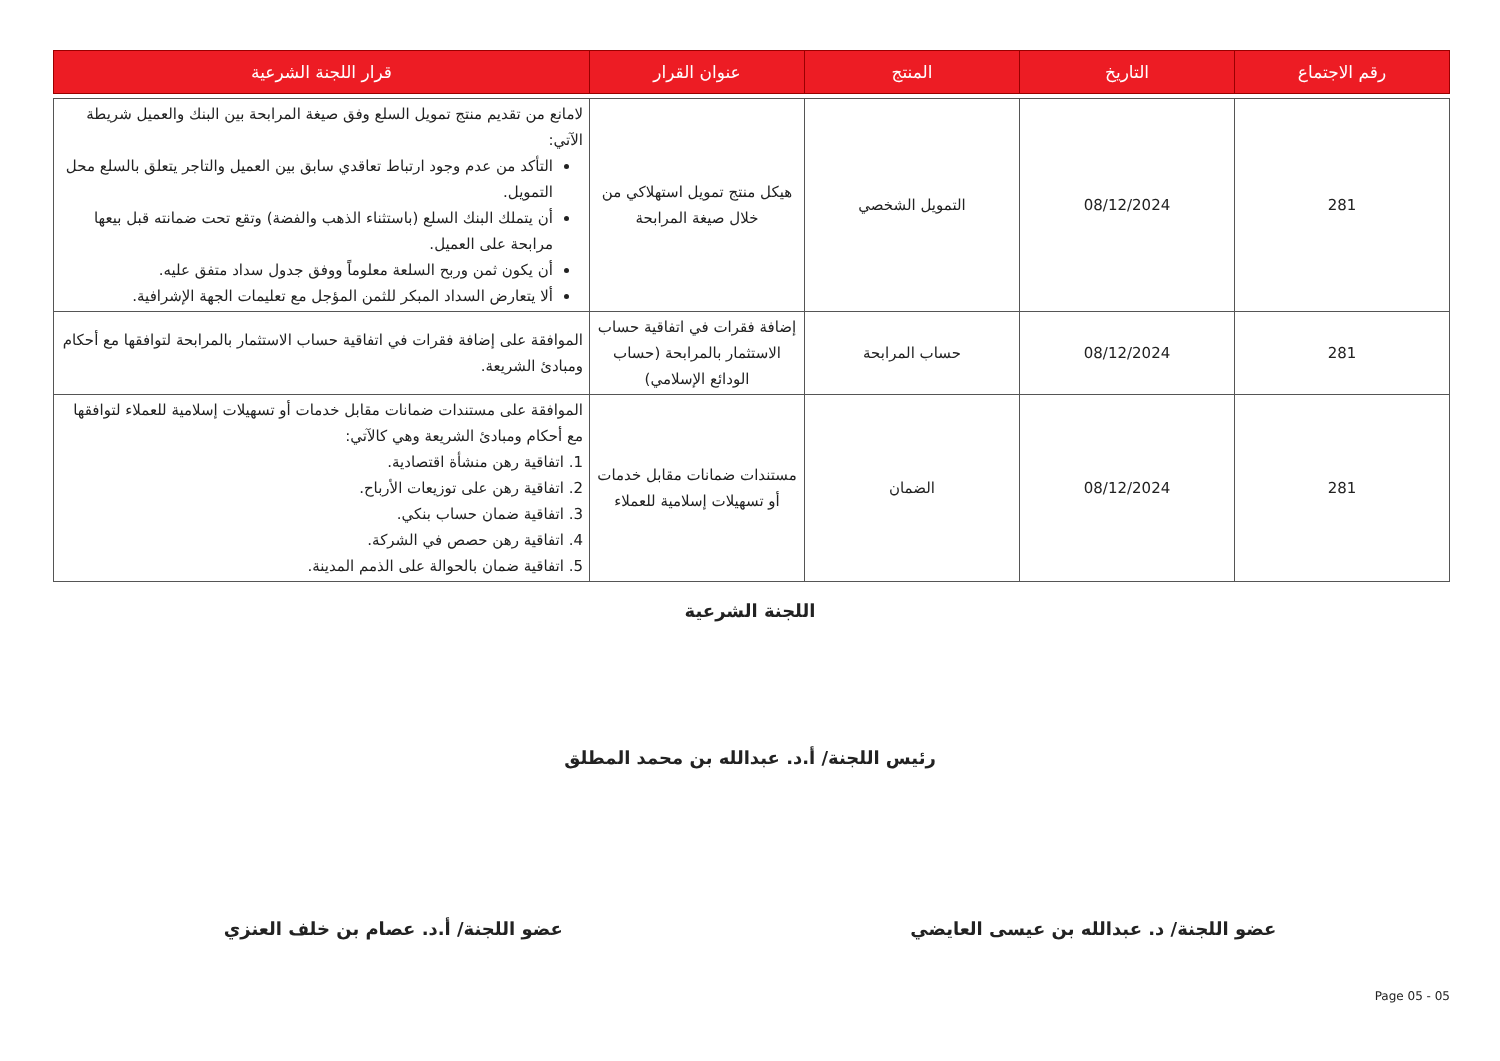| رقم الاجتماع | التاريخ | المنتج | عنوان القرار | قرار اللجنة الشرعية |
| --- | --- | --- | --- | --- |
| 281 | 08/12/2024 | التمويل الشخصي | هيكل منتج تمويل استهلاكي من خلال صيغة المرابحة | لامانع من تقديم منتج تمويل السلع وفق صيغة المرابحة بين البنك والعميل شريطة الآتي: التأكد من عدم وجود ارتباط تعاقدي سابق بين العميل والتاجر يتعلق بالسلع محل التمويل. أن يتملك البنك السلع (باستثناء الذهب والفضة) وتقع تحت ضمانته قبل بيعها مرابحة على العميل. أن يكون ثمن وربح السلعة معلوماً ووفق جدول سداد متفق عليه. ألا يتعارض السداد المبكر للثمن المؤجل مع تعليمات الجهة الإشرافية. |
| 281 | 08/12/2024 | حساب المرابحة | إضافة فقرات في اتفاقية حساب الاستثمار بالمرابحة (حساب الودائع الإسلامي) | الموافقة على إضافة فقرات في اتفاقية حساب الاستثمار بالمرابحة لتوافقها مع أحكام ومبادئ الشريعة. |
| 281 | 08/12/2024 | الضمان | مستندات ضمانات مقابل خدمات أو تسهيلات إسلامية للعملاء | الموافقة على مستندات ضمانات مقابل خدمات أو تسهيلات إسلامية للعملاء لتوافقها مع أحكام ومبادئ الشريعة وهي كالآتي: 1. اتفاقية رهن منشأة اقتصادية. 2. اتفاقية رهن على توزيعات الأرباح. 3. اتفاقية ضمان حساب بنكي. 4. اتفاقية رهن حصص في الشركة. 5. اتفاقية ضمان بالحوالة على الذمم المدينة. |
اللجنة الشرعية
رئيس اللجنة/ أ.د. عبدالله بن محمد المطلق
عضو اللجنة/ د. عبدالله بن عيسى العايضي عضو اللجنة/ أ.د. عصام بن خلف العنزي
Page 05 - 05